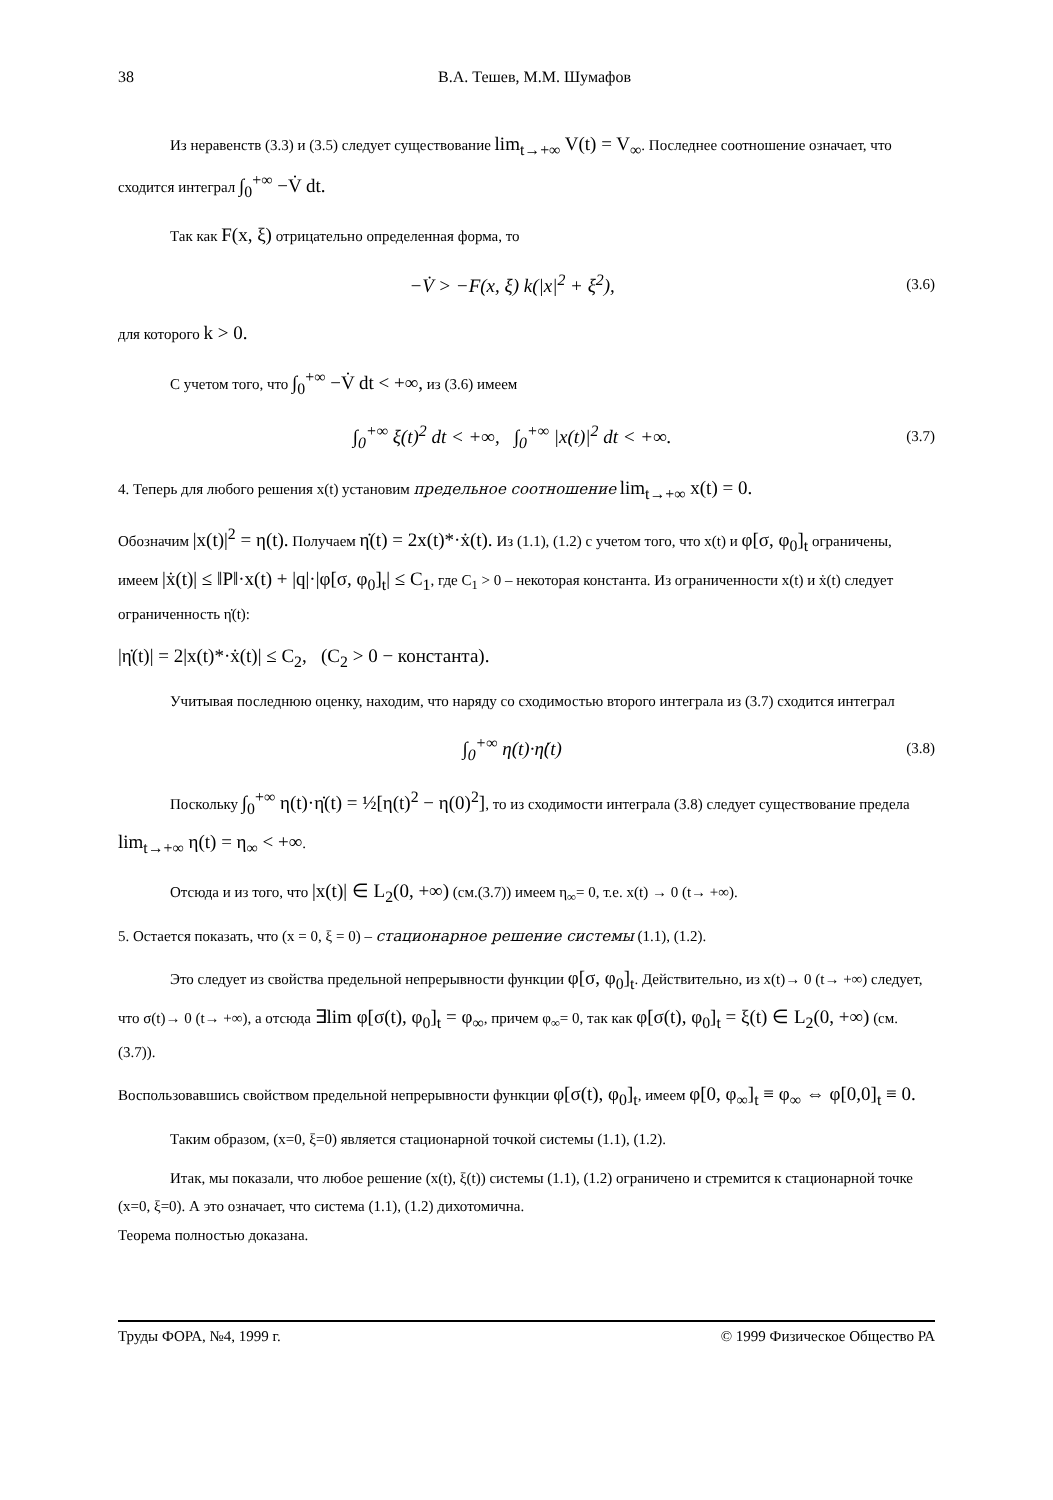38 В.А. Тешев, М.М. Шумафов
Из неравенств (3.3) и (3.5) следует существование lim<sub>t→+∞</sub> V(t) = V<sub>∞</sub>. Последнее соотношение означает, что сходится интеграл ∫<sub>0</sub><sup>+∞</sup> −V̇ dt.
Так как F(x, ξ) отрицательно определенная форма, то
−V̇ > −F(x, ξ) k(|x|<sup>2</sup> + ξ<sup>2</sup>), (3.6)
для которого k > 0.
С учетом того, что ∫<sub>0</sub><sup>+∞</sup> −V̇ dt < +∞, из (3.6) имеем
∫<sub>0</sub><sup>+∞</sup> ξ(t)<sup>2</sup> dt < +∞, ∫<sub>0</sub><sup>+∞</sup> |x(t)|<sup>2</sup> dt < +∞. (3.7)
4. Теперь для любого решения x(t) установим предельное соотношение lim<sub>t→+∞</sub> x(t) = 0.
Обозначим |x(t)|<sup>2</sup> = η(t). Получаем η̇(t) = 2x(t)*·ẋ(t). Из (1.1), (1.2) с учетом того, что x(t) и φ[σ, φ<sub>0</sub>]<sub>t</sub> ограничены, имеем |ẋ(t)| ≤ ‖P‖·x(t) + |q|·|φ[σ, φ<sub>0</sub>]<sub>t</sub>| ≤ C<sub>1</sub>, где C<sub>1</sub> > 0 – некоторая константа. Из ограниченности x(t) и ẋ(t) следует ограниченность η̇(t):
|η̇(t)| = 2|x(t)*·ẋ(t)| ≤ C<sub>2</sub>, (C<sub>2</sub> > 0 − константа).
Учитывая последнюю оценку, находим, что наряду со сходимостью второго интеграла из (3.7) сходится интеграл
∫<sub>0</sub><sup>+∞</sup> η(t)·η̇(t) (3.8)
Поскольку ∫<sub>0</sub><sup>+∞</sup> η(t)·η̇(t) = ½[η(t)<sup>2</sup> − η(0)<sup>2</sup>], то из сходимости интеграла (3.8) следует существование предела lim<sub>t→+∞</sub> η(t) = η<sub>∞</sub> < +∞.
Отсюда и из того, что |x(t)| ∈ L<sub>2</sub>(0, +∞) (см.(3.7)) имеем η<sub>∞</sub>= 0, т.е. x(t) → 0 (t→ +∞).
5. Остается показать, что (x = 0, ξ = 0) – стационарное решение системы (1.1), (1.2).
Это следует из свойства предельной непрерывности функции φ[σ, φ<sub>0</sub>]<sub>t</sub>. Действительно, из x(t)→ 0 (t→ +∞) следует, что σ(t)→ 0 (t→ +∞), а отсюда ∃lim φ[σ(t), φ<sub>0</sub>]<sub>t</sub> = φ<sub>∞</sub>, причем φ<sub>∞</sub>= 0, так как φ[σ(t), φ<sub>0</sub>]<sub>t</sub> = ξ(t) ∈ L<sub>2</sub>(0, +∞) (см.(3.7)).
Воспользовавшись свойством предельной непрерывности функции φ[σ(t), φ<sub>0</sub>]<sub>t</sub>, имеем φ[0, φ<sub>∞</sub>]<sub>t</sub> ≡ φ<sub>∞</sub> ⇔ φ[0,0]<sub>t</sub> ≡ 0.
Таким образом, (x=0, ξ=0) является стационарной точкой системы (1.1), (1.2).
Итак, мы показали, что любое решение (x(t), ξ(t)) системы (1.1), (1.2) ограничено и стремится к стационарной точке (x=0, ξ=0). А это означает, что система (1.1), (1.2) дихотомична.
Теорема полностью доказана.
Труды ФОРА, №4, 1999 г. © 1999 Физическое Общество РА